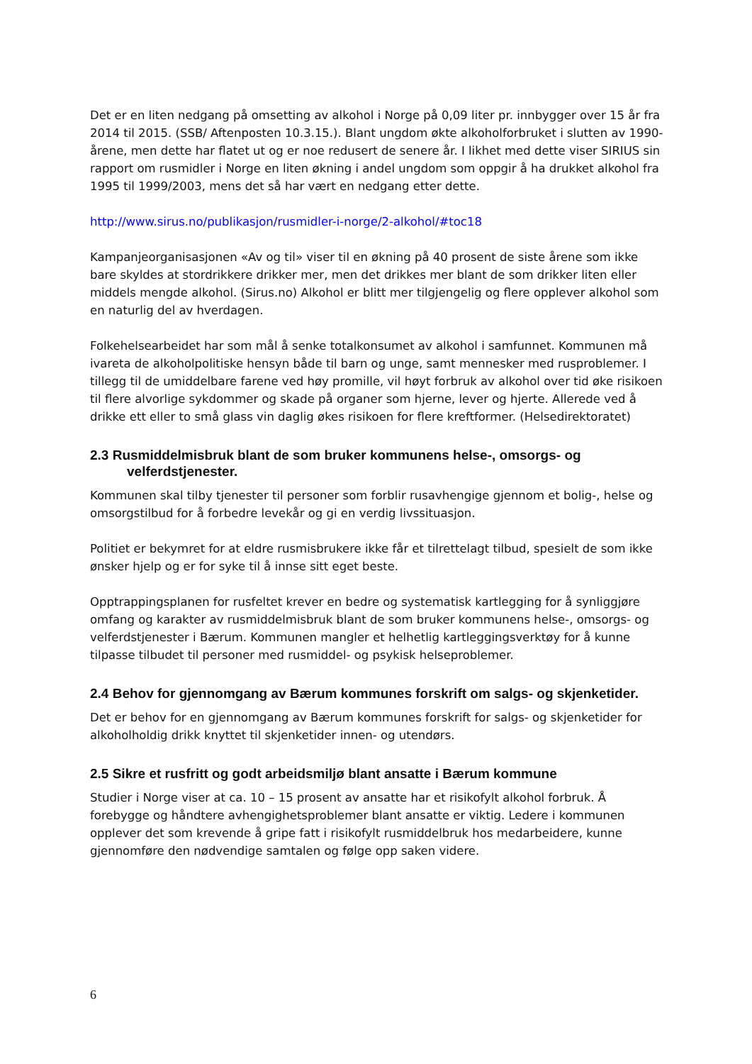Det er en liten nedgang på omsetting av alkohol i Norge på 0,09 liter pr. innbygger over 15 år fra 2014 til 2015. (SSB/ Aftenposten 10.3.15.). Blant ungdom økte alkoholforbruket i slutten av 1990-årene, men dette har flatet ut og er noe redusert de senere år. I likhet med dette viser SIRIUS sin rapport om rusmidler i Norge en liten økning i andel ungdom som oppgir å ha drukket alkohol fra 1995 til 1999/2003, mens det så har vært en nedgang etter dette.
http://www.sirus.no/publikasjon/rusmidler-i-norge/2-alkohol/#toc18
Kampanjeorganisasjonen «Av og til» viser til en økning på 40 prosent de siste årene som ikke bare skyldes at stordrikkere drikker mer, men det drikkes mer blant de som drikker liten eller middels mengde alkohol. (Sirus.no) Alkohol er blitt mer tilgjengelig og flere opplever alkohol som en naturlig del av hverdagen.
Folkehelsearbeidet har som mål å senke totalkonsumet av alkohol i samfunnet. Kommunen må ivareta de alkoholpolitiske hensyn både til barn og unge, samt mennesker med rusproblemer. I tillegg til de umiddelbare farene ved høy promille, vil høyt forbruk av alkohol over tid øke risikoen til flere alvorlige sykdommer og skade på organer som hjerne, lever og hjerte. Allerede ved å drikke ett eller to små glass vin daglig økes risikoen for flere kreftformer. (Helsedirektoratet)
2.3 Rusmiddelmisbruk blant de som bruker kommunens helse-, omsorgs- og
velferdstjenester.
Kommunen skal tilby tjenester til personer som forblir rusavhengige gjennom et bolig-, helse og omsorgstilbud for å forbedre levekår og gi en verdig livssituasjon.
Politiet er bekymret for at eldre rusmisbrukere ikke får et tilrettelagt tilbud, spesielt de som ikke ønsker hjelp og er for syke til å innse sitt eget beste.
Opptrappingsplanen for rusfeltet krever en bedre og systematisk kartlegging for å synliggjøre omfang og karakter av rusmiddelmisbruk blant de som bruker kommunens helse-, omsorgs- og velferdstjenester i Bærum. Kommunen mangler et helhetlig kartleggingsverktøy for å kunne tilpasse tilbudet til personer med rusmiddel- og psykisk helseproblemer.
2.4 Behov for gjennomgang av Bærum kommunes forskrift om salgs- og skjenketider.
Det er behov for en gjennomgang av Bærum kommunes forskrift for salgs- og skjenketider for alkoholholdig drikk knyttet til skjenketider innen- og utendørs.
2.5 Sikre et rusfritt og godt arbeidsmiljø blant ansatte i Bærum kommune
Studier i Norge viser at ca. 10 – 15 prosent av ansatte har et risikofylt alkohol forbruk. Å forebygge og håndtere avhengighetsproblemer blant ansatte er viktig. Ledere i kommunen opplever det som krevende å gripe fatt i risikofylt rusmiddelbruk hos medarbeidere, kunne gjennomføre den nødvendige samtalen og følge opp saken videre.
6